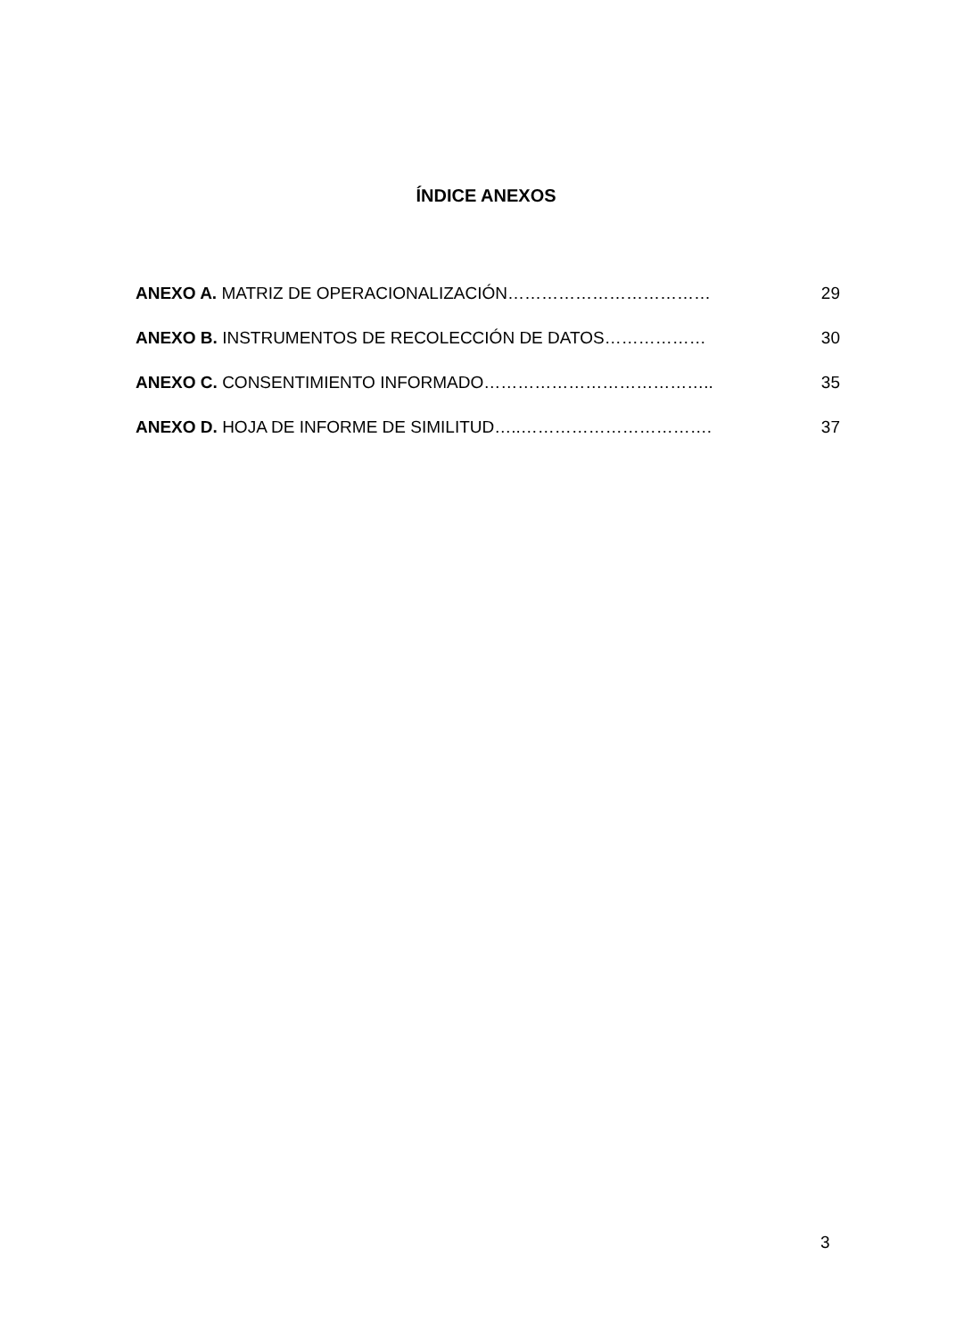ÍNDICE ANEXOS
ANEXO A. MATRIZ DE OPERACIONALIZACIÓN……………………………… 29
ANEXO B. INSTRUMENTOS DE RECOLECCIÓN DE DATOS……………… 30
ANEXO C. CONSENTIMIENTO INFORMADO………………………………….. 35
ANEXO D. HOJA DE INFORME DE SIMILITUD…..……………………………. 37
3